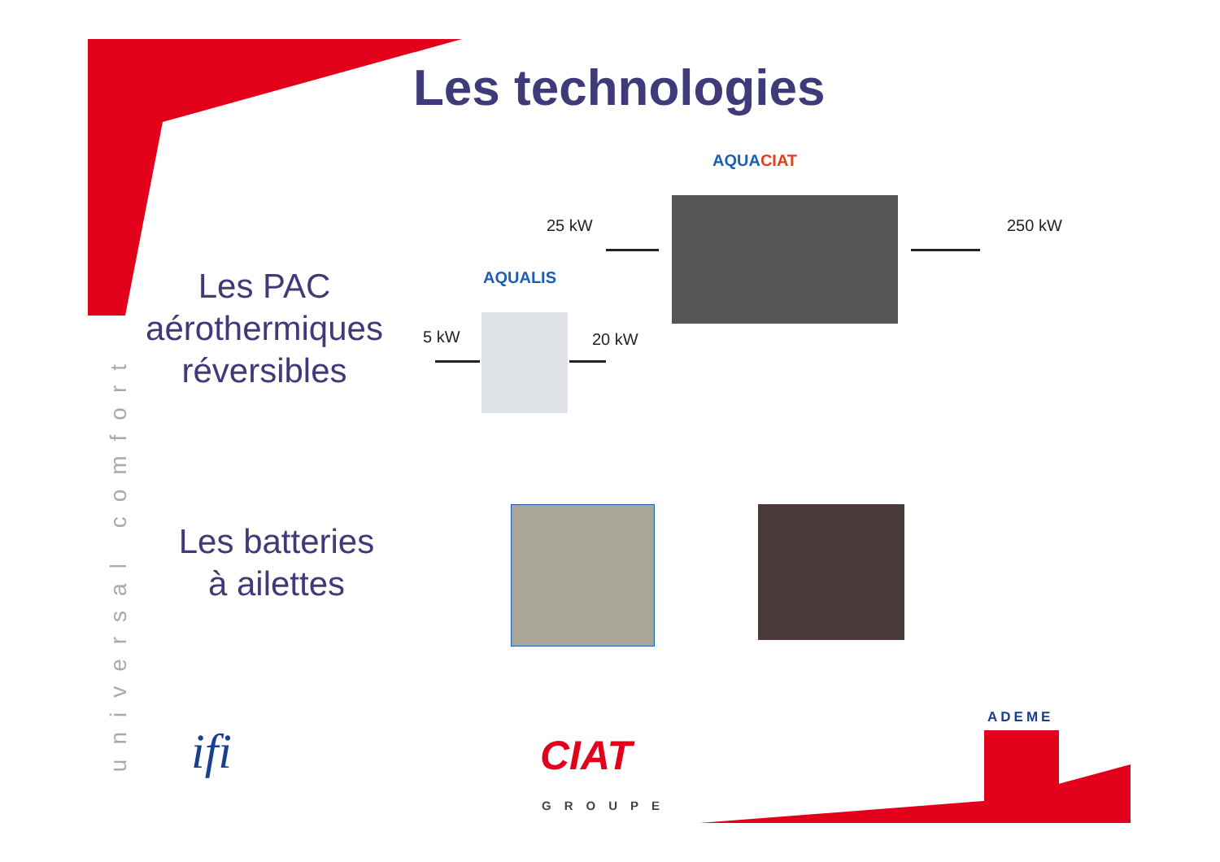Les technologies
universal comfort
AQUACIAT
25 kW 250 kW
AQUALIS
5 kW 20 kW
Les PAC aérothermiques réversibles
Les batteries à ailettes
ifi CIAT
GROUPE
ADEME